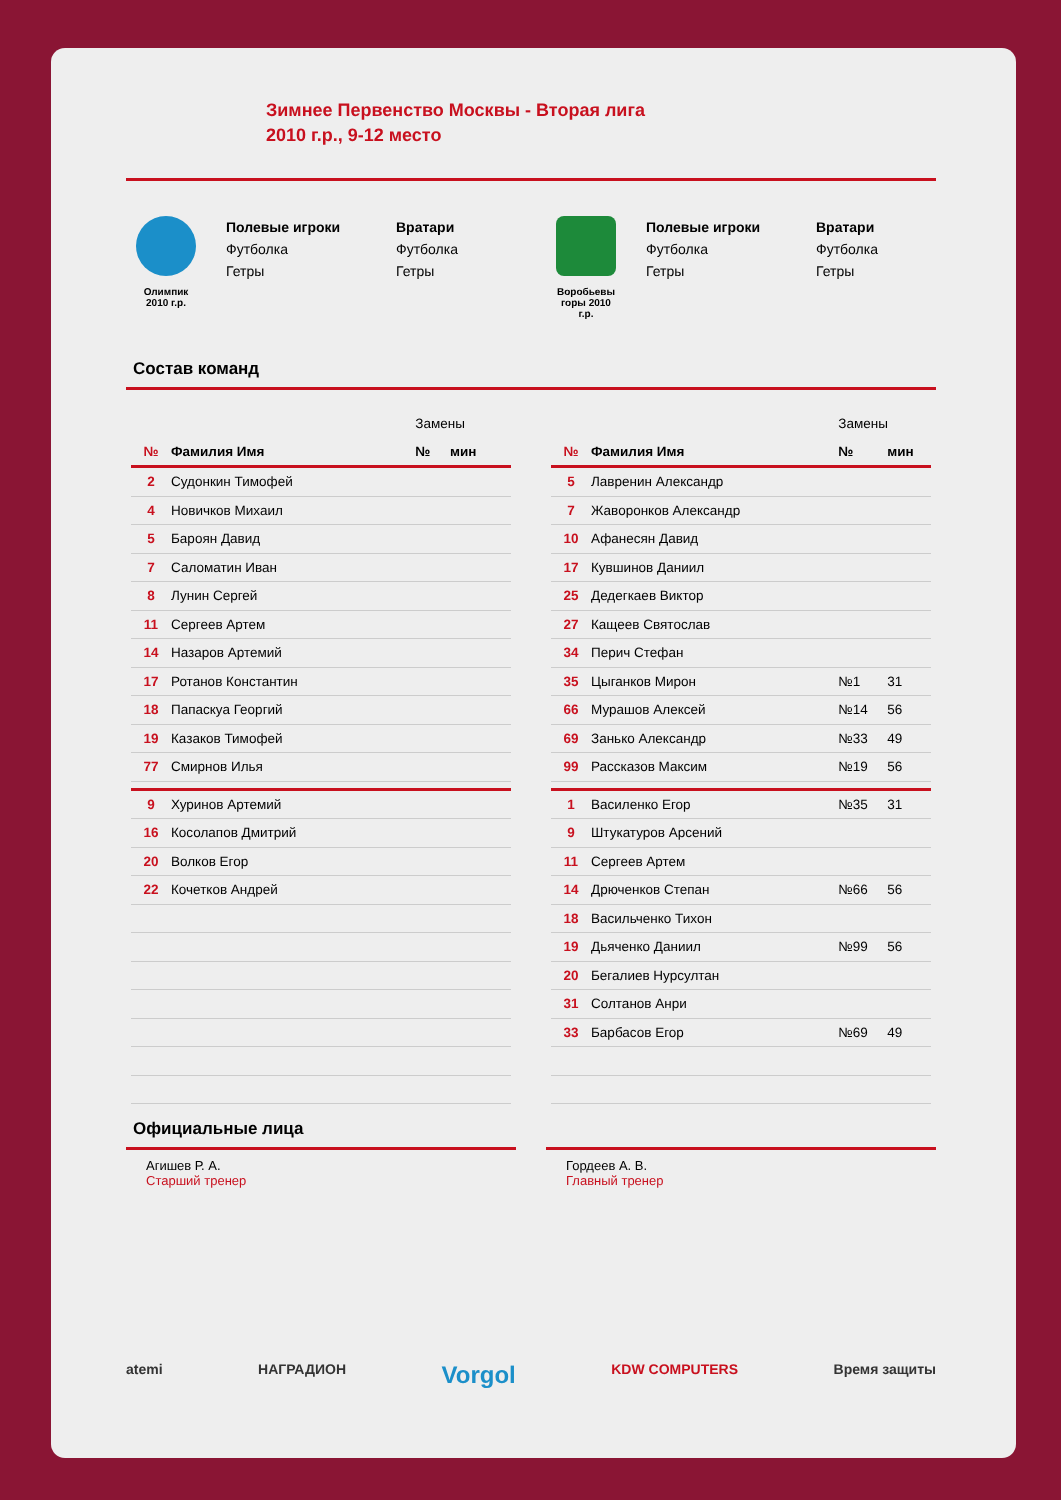Зимнее Первенство Москвы - Вторая лига
2010 г.р., 9-12 место
Олимпик
2010 г.р.
Полевые игроки
Футболка
Гетры
Вратари
Футболка
Гетры
Воробьевы
горы 2010
г.р.
Полевые игроки
Футболка
Гетры
Вратари
Футболка
Гетры
Состав команд
| | | Замены | |
| № | Фамилия Имя | № | мин |
| 2 | Судонкин Тимофей | | |
| 4 | Новичков Михаил | | |
| 5 | Бароян Давид | | |
| 7 | Саломатин Иван | | |
| 8 | Лунин Сергей | | |
| 11 | Сергеев Артем | | |
| 14 | Назаров Артемий | | |
| 17 | Ротанов Константин | | |
| 18 | Папаскуа Георгий | | |
| 19 | Казаков Тимофей | | |
| 77 | Смирнов Илья | | |
| 9 | Хуринов Артемий | | |
| 16 | Косолапов Дмитрий | | |
| 20 | Волков Егор | | |
| 22 | Кочетков Андрей | | |
| | | Замены | |
| № | Фамилия Имя | № | мин |
| 5 | Лавренин Александр | | |
| 7 | Жаворонков Александр | | |
| 10 | Афанесян Давид | | |
| 17 | Кувшинов Даниил | | |
| 25 | Дедегкаев Виктор | | |
| 27 | Кащеев Святослав | | |
| 34 | Перич Стефан | | |
| 35 | Цыганков Мирон | №1 | 31 |
| 66 | Мурашов Алексей | №14 | 56 |
| 69 | Занько Александр | №33 | 49 |
| 99 | Рассказов Максим | №19 | 56 |
| 1 | Василенко Егор | №35 | 31 |
| 9 | Штукатуров Арсений | | |
| 11 | Сергеев Артем | | |
| 14 | Дрюченков Степан | №66 | 56 |
| 18 | Васильченко Тихон | | |
| 19 | Дьяченко Даниил | №99 | 56 |
| 20 | Бегалиев Нурсултан | | |
| 31 | Солтанов Анри | | |
| 33 | Барбасов Егор | №69 | 49 |
Официальные лица
Агишев Р. А.
Старший тренер
Гордеев А. В.
Главный тренер
atemi НАГРАДИОН Vorgol KDW COMPUTERS Время защиты